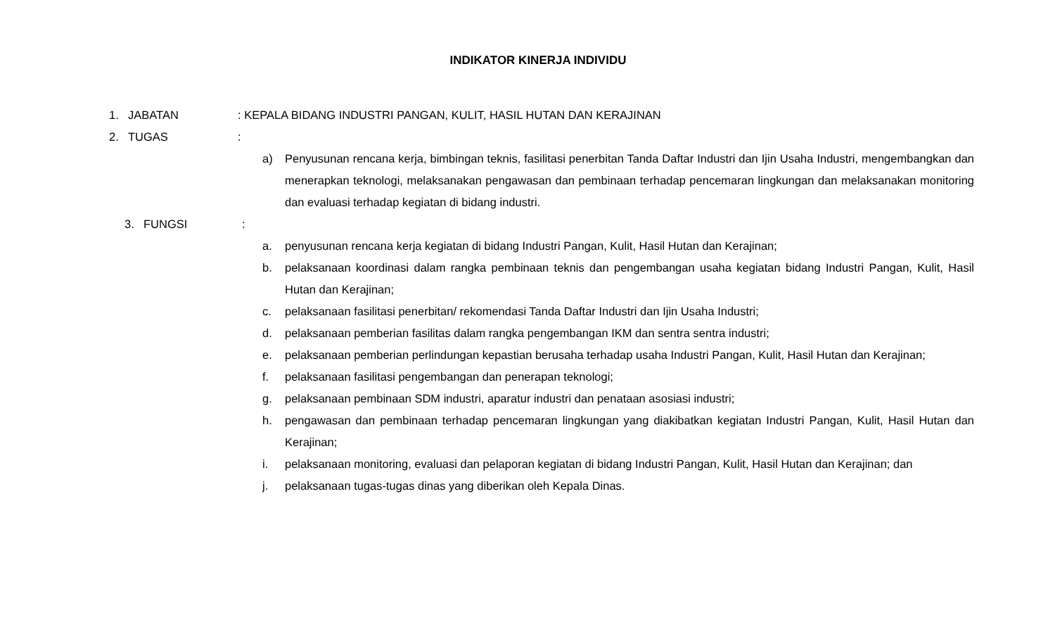INDIKATOR KINERJA INDIVIDU
1. JABATAN: KEPALA BIDANG INDUSTRI PANGAN, KULIT, HASIL HUTAN DAN KERAJINAN
2. TUGAS:
a) Penyusunan rencana kerja, bimbingan teknis, fasilitasi penerbitan Tanda Daftar Industri dan Ijin Usaha Industri, mengembangkan dan menerapkan teknologi, melaksanakan pengawasan dan pembinaan terhadap pencemaran lingkungan dan melaksanakan monitoring dan evaluasi terhadap kegiatan di bidang industri.
3. FUNGSI:
a. penyusunan rencana kerja kegiatan di bidang Industri Pangan, Kulit, Hasil Hutan dan Kerajinan;
b. pelaksanaan koordinasi dalam rangka pembinaan teknis dan pengembangan usaha kegiatan bidang Industri Pangan, Kulit, Hasil Hutan dan Kerajinan;
c. pelaksanaan fasilitasi penerbitan/ rekomendasi Tanda Daftar Industri dan Ijin Usaha Industri;
d. pelaksanaan pemberian fasilitas dalam rangka pengembangan IKM dan sentra sentra industri;
e. pelaksanaan pemberian perlindungan kepastian berusaha terhadap usaha Industri Pangan, Kulit, Hasil Hutan dan Kerajinan;
f. pelaksanaan fasilitasi pengembangan dan penerapan teknologi;
g. pelaksanaan pembinaan SDM industri, aparatur industri dan penataan asosiasi industri;
h. pengawasan dan pembinaan terhadap pencemaran lingkungan yang diakibatkan kegiatan Industri Pangan, Kulit, Hasil Hutan dan Kerajinan;
i. pelaksanaan monitoring, evaluasi dan pelaporan kegiatan di bidang Industri Pangan, Kulit, Hasil Hutan dan Kerajinan; dan
j. pelaksanaan tugas-tugas dinas yang diberikan oleh Kepala Dinas.